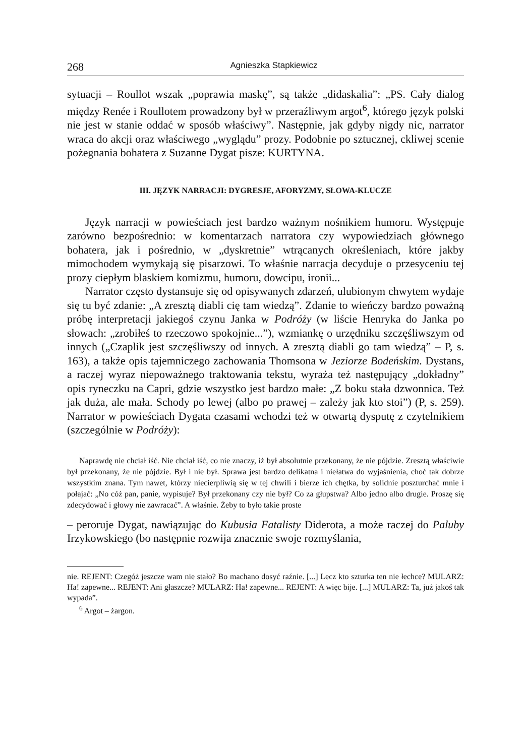268 Agnieszka Stapkiewicz
sytuacji – Roullot wszak „poprawia maskę”, są także „didaskalia”: „PS. Cały dialog między Renée i Roullotem prowadzony był w przeraźliwym argot<sup>6</sup>, którego język polski nie jest w stanie oddać w sposób właściwy”. Następnie, jak gdyby nigdy nic, narrator wraca do akcji oraz właściwego „wyglądu” prozy. Podobnie po sztucznej, ckliwej scenie pożegnania bohatera z Suzanne Dygat pisze: KURTYNA.
III. JĘZYK NARRACJI: DYGRESJE, AFORYZMY, SŁOWA-KLUCZE
Język narracji w powieściach jest bardzo ważnym nośnikiem humoru. Występuje zarówno bezpośrednio: w komentarzach narratora czy wypowiedziach głównego bohatera, jak i pośrednio, w „dyskretnie” wtrącanych określeniach, które jakby mimochodem wymykają się pisarzowi. To właśnie narracja decyduje o przesyceniu tej prozy ciepłym blaskiem komizmu, humoru, dowcipu, ironii...
Narrator często dystansuje się od opisywanych zdarzeń, ulubionym chwytem wydaje się tu być zdanie: „A zresztą diabli cię tam wiedzą”. Zdanie to wieńczy bardzo poważną próbę interpretacji jakiegoś czynu Janka w Podróży (w liście Henryka do Janka po słowach: „zrobiłeś to rzeczowo spokojnie...”), wzmiankę o urzędniku szczęśliwszym od innych („Czaplik jest szczęśliwszy od innych. A zresztą diabli go tam wiedzą” – P, s. 163), a także opis tajemniczego zachowania Thomsona w Jeziorze Bodeńskim. Dystans, a raczej wyraz niepoważnego traktowania tekstu, wyraża też następujący „dokładny” opis ryneczku na Capri, gdzie wszystko jest bardzo małe: „Z boku stała dzwonnica. Też jak duża, ale mała. Schody po lewej (albo po prawej – zależy jak kto stoi”) (P, s. 259). Narrator w powieściach Dygata czasami wchodzi też w otwartą dysputę z czytelnikiem (szczególnie w Podróży):
Naprawdę nie chciał iść. Nie chciał iść, co nie znaczy, iż był absolutnie przekonany, że nie pójdzie. Zresztą właściwie był przekonany, że nie pójdzie. Był i nie był. Sprawa jest bardzo delikatna i niełatwa do wyjaśnienia, choć tak dobrze wszystkim znana. Tym nawet, którzy niecierpliwią się w tej chwili i bierze ich chętka, by solidnie poszturchać mnie i połajać: „No cóż pan, panie, wypisuje? Był przekonany czy nie był? Co za głupstwa? Albo jedno albo drugie. Proszę się zdecydować i głowy nie zawracać”. A właśnie. Żeby to było takie proste
– peroruje Dygat, nawiązując do Kubusia Fatalisty Diderota, a może raczej do Paluby Irzykowskiego (bo następnie rozwija znacznie swoje rozmyślania,
nie. REJENT: Czegóż jeszcze wam nie stało? Bo machano dosyć raźnie. [...] Lecz kto szturka ten nie łechce? MULARZ: Ha! zapewne... REJENT: Ani głaszcze? MULARZ: Ha! zapewne... REJENT: A więc bije. [...] MULARZ: Ta, już jakoś tak wypada”.
<sup>6</sup> Argot – żargon.